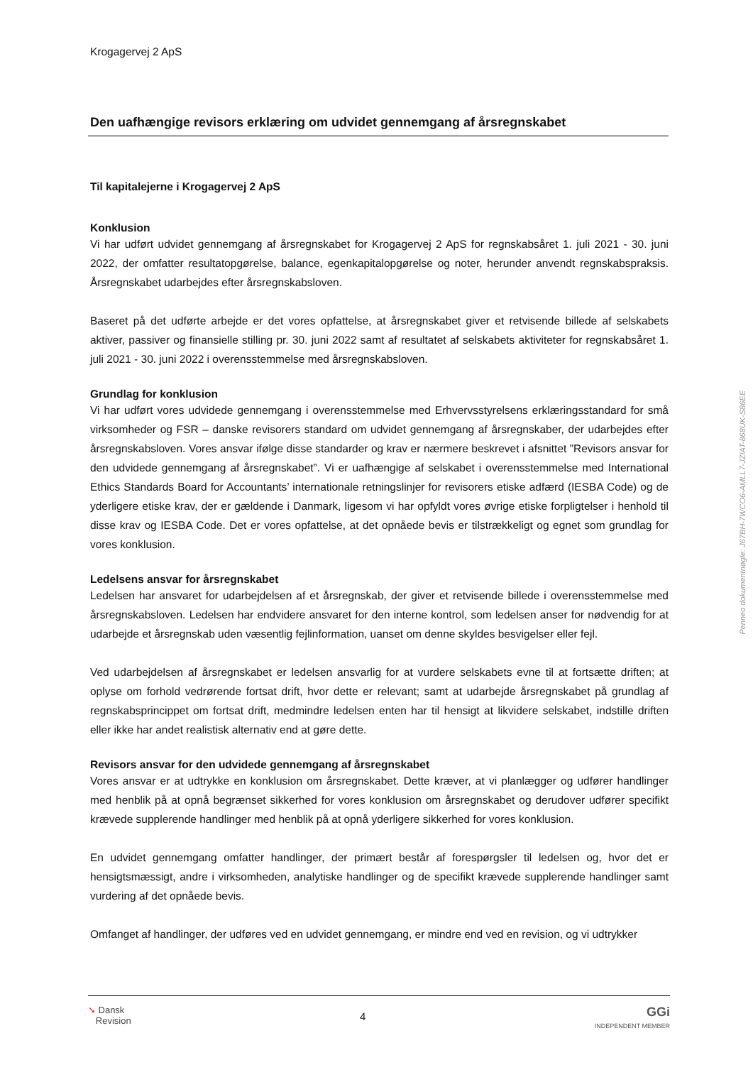Krogagervej 2 ApS
Den uafhængige revisors erklæring om udvidet gennemgang af årsregnskabet
Til kapitalejerne i Krogagervej 2 ApS
Konklusion
Vi har udført udvidet gennemgang af årsregnskabet for Krogagervej 2 ApS for regnskabsåret 1. juli 2021 - 30. juni 2022, der omfatter resultatopgørelse, balance, egenkapitalopgørelse og noter, herunder anvendt regnskabspraksis. Årsregnskabet udarbejdes efter årsregnskabsloven.
Baseret på det udførte arbejde er det vores opfattelse, at årsregnskabet giver et retvisende billede af selskabets aktiver, passiver og finansielle stilling pr. 30. juni 2022 samt af resultatet af selskabets aktiviteter for regnskabsåret 1. juli 2021 - 30. juni 2022 i overensstemmelse med årsregnskabsloven.
Grundlag for konklusion
Vi har udført vores udvidede gennemgang i overensstemmelse med Erhvervsstyrelsens erklæringsstandard for små virksomheder og FSR – danske revisorers standard om udvidet gennemgang af årsregnskaber, der udarbejdes efter årsregnskabsloven. Vores ansvar ifølge disse standarder og krav er nærmere beskrevet i afsnittet ”Revisors ansvar for den udvidede gennemgang af årsregnskabet”. Vi er uafhængige af selskabet i overensstemmelse med International Ethics Standards Board for Accountants’ internationale retningslinjer for revisorers etiske adfærd (IESBA Code) og de yderligere etiske krav, der er gældende i Danmark, ligesom vi har opfyldt vores øvrige etiske forpligtelser i henhold til disse krav og IESBA Code. Det er vores opfattelse, at det opnåede bevis er tilstrækkeligt og egnet som grundlag for vores konklusion.
Ledelsens ansvar for årsregnskabet
Ledelsen har ansvaret for udarbejdelsen af et årsregnskab, der giver et retvisende billede i overensstemmelse med årsregnskabsloven. Ledelsen har endvidere ansvaret for den interne kontrol, som ledelsen anser for nødvendig for at udarbejde et årsregnskab uden væsentlig fejlinformation, uanset om denne skyldes besvigelser eller fejl.
Ved udarbejdelsen af årsregnskabet er ledelsen ansvarlig for at vurdere selskabets evne til at fortsætte driften; at oplyse om forhold vedrørende fortsat drift, hvor dette er relevant; samt at udarbejde årsregnskabet på grundlag af regnskabsprincippet om fortsat drift, medmindre ledelsen enten har til hensigt at likvidere selskabet, indstille driften eller ikke har andet realistisk alternativ end at gøre dette.
Revisors ansvar for den udvidede gennemgang af årsregnskabet
Vores ansvar er at udtrykke en konklusion om årsregnskabet. Dette kræver, at vi planlægger og udfører handlinger med henblik på at opnå begrænset sikkerhed for vores konklusion om årsregnskabet og derudover udfører specifikt krævede supplerende handlinger med henblik på at opnå yderligere sikkerhed for vores konklusion.
En udvidet gennemgang omfatter handlinger, der primært består af forespørgsler til ledelsen og, hvor det er hensigtsmæssigt, andre i virksomheden, analytiske handlinger og de specifikt krævede supplerende handlinger samt vurdering af det opnåede bevis.
Omfanget af handlinger, der udføres ved en udvidet gennemgang, er mindre end ved en revision, og vi udtrykker
Penneo dokumentnøgle: J67BH-7WCO6-AMLL7-JZIAT-868UK-S86EE
➘ Dansk
Revision
4
GGi
INDEPENDENT MEMBER